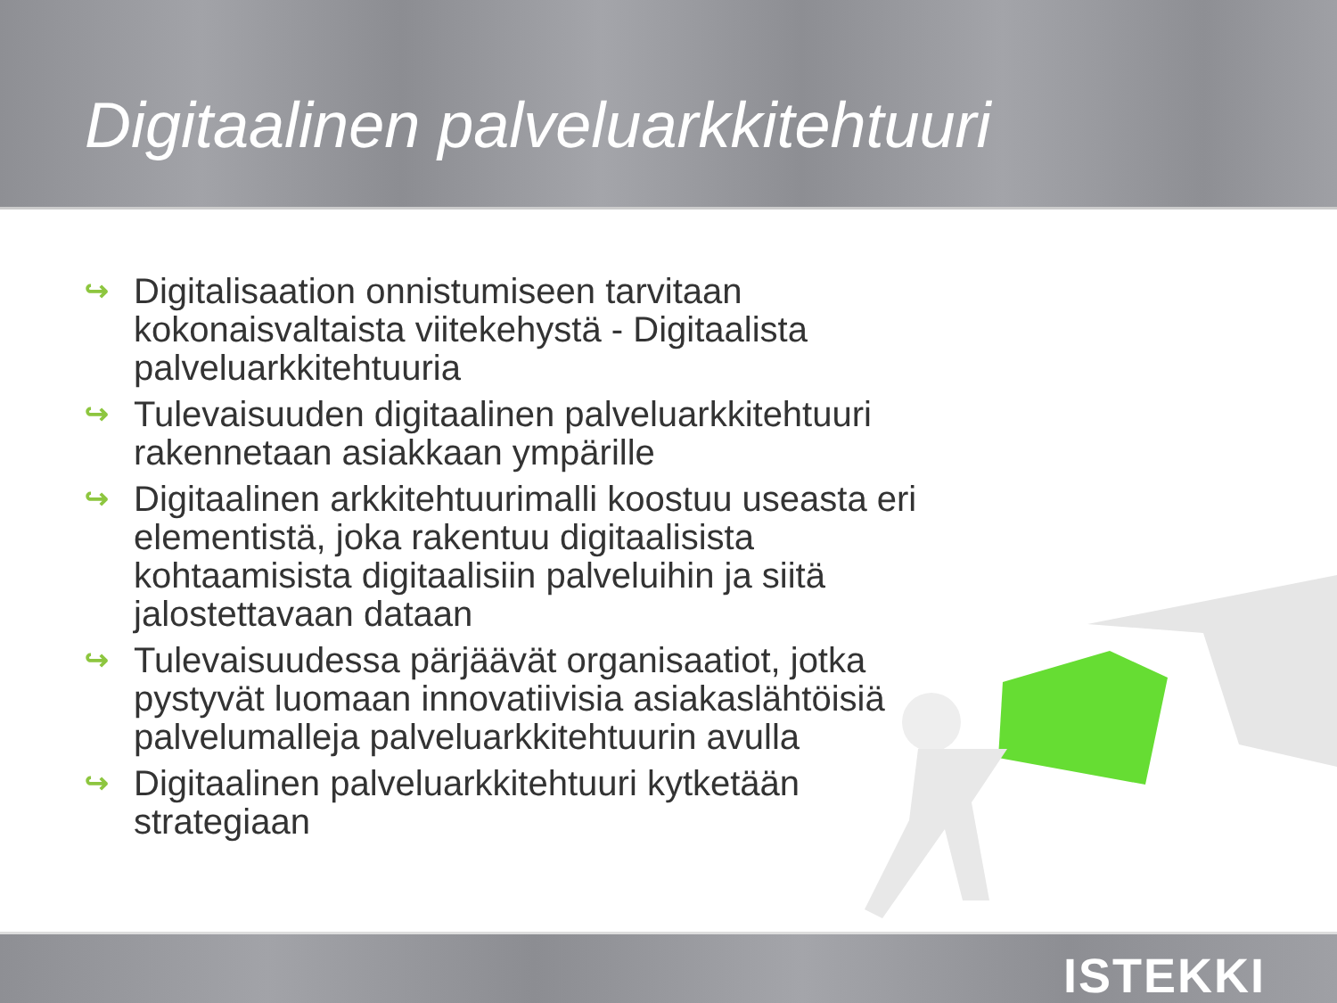Digitaalinen palveluarkkitehtuuri
↪ Digitalisaation onnistumiseen tarvitaan kokonaisvaltaista viitekehystä - Digitaalista palveluarkkitehtuuria
↪ Tulevaisuuden digitaalinen palveluarkkitehtuuri rakennetaan asiakkaan ympärille
↪ Digitaalinen arkkitehtuurimalli koostuu useasta eri elementistä, joka rakentuu digitaalisista kohtaamisista digitaalisiin palveluihin ja siitä jalostettavaan dataan
↪ Tulevaisuudessa pärjäävät organisaatiot, jotka pystyvät luomaan innovatiivisia asiakaslähtöisiä palvelumalleja palveluarkkitehtuurin avulla
↪ Digitaalinen palveluarkkitehtuuri kytketään strategiaan
ISTEKKI